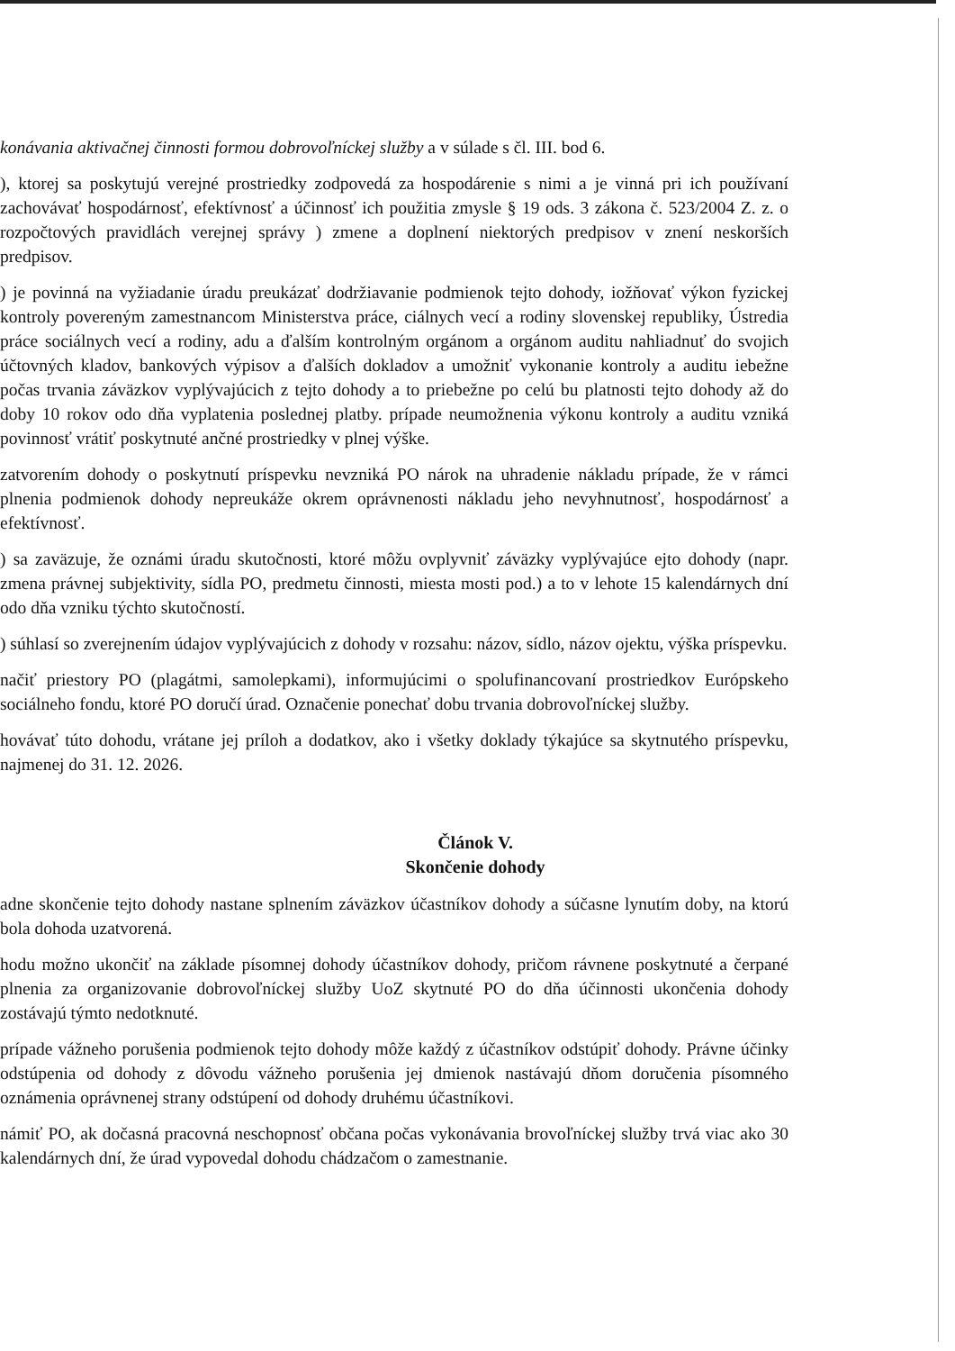konávania aktivačnej činnosti formou dobrovoľníckej služby a v súlade s čl. III. bod 6.
), ktorej sa poskytujú verejné prostriedky zodpovedá za hospodárenie s nimi a je vinná pri ich používaní zachovávať hospodárnosť, efektívnosť a účinnosť ich použitia zmysle § 19 ods. 3 zákona č. 523/2004 Z. z. o rozpočtových pravidlách verejnej správy ) zmene a doplnení niektorých predpisov v znení neskorších predpisov.
) je povinná na vyžiadanie úradu preukázať dodržiavanie podmienok tejto dohody, iožňovať výkon fyzickej kontroly povereným zamestnancom Ministerstva práce, ciálnych vecí a rodiny slovenskej republiky, Ústredia práce sociálnych vecí a rodiny, adu a ďalším kontrolným orgánom a orgánom auditu nahliadnuť do svojich účtovných kladov, bankových výpisov a ďalších dokladov a umožniť vykonanie kontroly a auditu iebežne počas trvania záväzkov vyplývajúcich z tejto dohody a to priebežne po celú bu platnosti tejto dohody až do doby 10 rokov odo dňa vyplatenia poslednej platby. prípade neumožnenia výkonu kontroly a auditu vzniká povinnosť vrátiť poskytnuté ančné prostriedky v plnej výške.
zatvorením dohody o poskytnutí príspevku nevzniká PO nárok na uhradenie nákladu prípade, že v rámci plnenia podmienok dohody nepreukáže okrem oprávnenosti nákladu jeho nevyhnutnosť, hospodárnosť a efektívnosť.
) sa zaväzuje, že oznámi úradu skutočnosti, ktoré môžu ovplyvniť záväzky vyplývajúce ejto dohody (napr. zmena právnej subjektivity, sídla PO, predmetu činnosti, miesta mosti pod.) a to v lehote 15 kalendárnych dní odo dňa vzniku týchto skutočností.
) súhlasí so zverejnením údajov vyplývajúcich z dohody v rozsahu: názov, sídlo, názov ojektu, výška príspevku.
načiť priestory PO (plagátmi, samolepkami), informujúcimi o spolufinancovaní prostriedkov Európskeho sociálneho fondu, ktoré PO doručí úrad. Označenie ponechať dobu trvania dobrovoľníckej služby.
hovávať túto dohodu, vrátane jej príloh a dodatkov, ako i všetky doklady týkajúce sa skytnutého príspevku, najmenej do 31. 12. 2026.
Článok V.
Skončenie dohody
adne skončenie tejto dohody nastane splnením záväzkov účastníkov dohody a súčasne lynutím doby, na ktorú bola dohoda uzatvorená.
hodu možno ukončiť na základe písomnej dohody účastníkov dohody, pričom rávnene poskytnuté a čerpané plnenia za organizovanie dobrovoľníckej služby UoZ skytnuté PO do dňa účinnosti ukončenia dohody zostávajú týmto nedotknuté.
prípade vážneho porušenia podmienok tejto dohody môže každý z účastníkov odstúpiť dohody. Právne účinky odstúpenia od dohody z dôvodu vážneho porušenia jej dmienok nastávajú dňom doručenia písomného oznámenia oprávnenej strany odstúpení od dohody druhému účastníkovi.
námiť PO, ak dočasná pracovná neschopnosť občana počas vykonávania brovoľníckej služby trvá viac ako 30 kalendárnych dní, že úrad vypovedal dohodu chádzačom o zamestnanie.